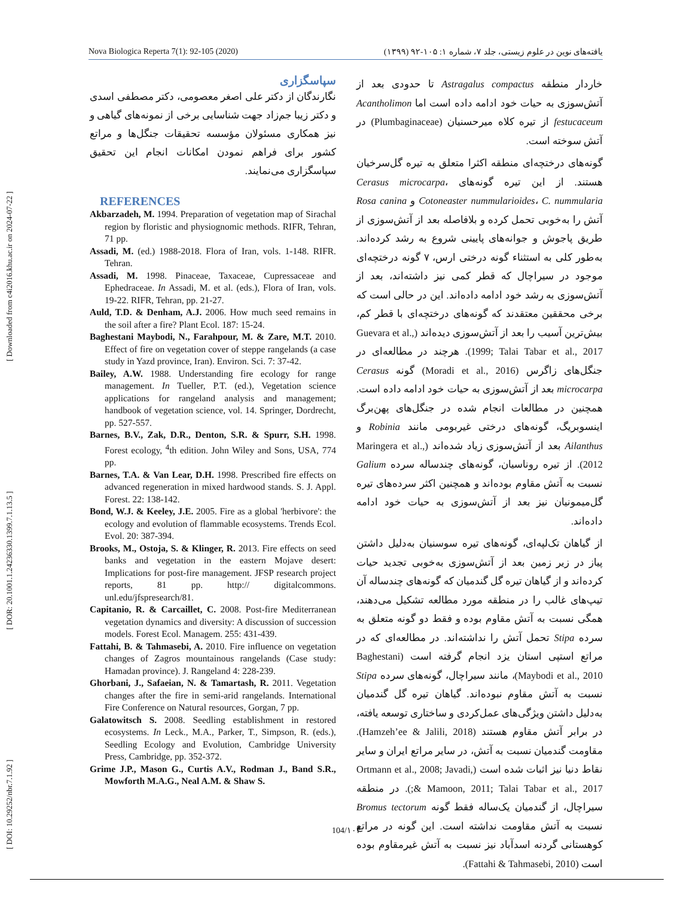[ DOI: 10.29252/nbr.7.1.92 ] [ DOR: 20.1001.1.24236330.1399.7.1.13.5 ] [ Downloaded from c4i2016.khu.ac.ir on 2024-07-22 ]
Nova Biologica Reperta 7(1): 92-105 (2020) یافته‌های نوین در علوم زیستی، جلد ۷، شماره ۱: ۱۰۵-۹۲ (۱۳۹۹)
سپاسگزاری
نگارندگان از دکتر علی اصغر معصومی، دکتر مصطفی اسدی و دکتر زیبا جم‌زاد جهت شناسایی برخی از نمونه‌های گیاهی و نیز همکاری مسئولان مؤسسه تحقیقات جنگل‌ها و مراتع کشور برای فراهم نمودن امکانات انجام این تحقیق سپاسگزاری می‌نمایند.
REFERENCES
Akbarzadeh, M. 1994. Preparation of vegetation map of Sirachal region by floristic and physiognomic methods. RIFR, Tehran, 71 pp.
Assadi, M. (ed.) 1988-2018. Flora of Iran, vols. 1-148. RIFR. Tehran.
Assadi, M. 1998. Pinaceae, Taxaceae, Cupressaceae and Ephedraceae. In Assadi, M. et al. (eds.), Flora of Iran, vols. 19-22. RIFR, Tehran, pp. 21-27.
Auld, T.D. & Denham, A.J. 2006. How much seed remains in the soil after a fire? Plant Ecol. 187: 15-24.
Baghestani Maybodi, N., Farahpour, M. & Zare, M.T. 2010. Effect of fire on vegetation cover of steppe rangelands (a case study in Yazd province, Iran). Environ. Sci. 7: 37-42.
Bailey, A.W. 1988. Understanding fire ecology for range management. In Tueller, P.T. (ed.), Vegetation science applications for rangeland analysis and management; handbook of vegetation science, vol. 14. Springer, Dordrecht, pp. 527-557.
Barnes, B.V., Zak, D.R., Denton, S.R. & Spurr, S.H. 1998. Forest ecology, <sup>4</sup>th edition. John Wiley and Sons, USA, 774 pp.
Barnes, T.A. & Van Lear, D.H. 1998. Prescribed fire effects on advanced regeneration in mixed hardwood stands. S. J. Appl. Forest. 22: 138-142.
Bond, W.J. & Keeley, J.E. 2005. Fire as a global 'herbivore': the ecology and evolution of flammable ecosystems. Trends Ecol. Evol. 20: 387-394.
Brooks, M., Ostoja, S. & Klinger, R. 2013. Fire effects on seed banks and vegetation in the eastern Mojave desert: Implications for post-fire management. JFSP research project reports, 81 pp. http:// digitalcommons. unl.edu/jfspresearch/81.
Capitanio, R. & Carcaillet, C. 2008. Post-fire Mediterranean vegetation dynamics and diversity: A discussion of succession models. Forest Ecol. Managem. 255: 431-439.
Fattahi, B. & Tahmasebi, A. 2010. Fire influence on vegetation changes of Zagros mountainous rangelands (Case study: Hamadan province). J. Rangeland 4: 228-239.
Ghorbani, J., Safaeian, N. & Tamartash, R. 2011. Vegetation changes after the fire in semi-arid rangelands. International Fire Conference on Natural resources, Gorgan, 7 pp.
Galatowitsch S. 2008. Seedling establishment in restored ecosystems. In Leck., M.A., Parker, T., Simpson, R. (eds.), Seedling Ecology and Evolution, Cambridge University Press, Cambridge, pp. 352-372.
Grime J.P., Mason G., Curtis A.V., Rodman J., Band S.R., Mowforth M.A.G., Neal A.M. & Shaw S.
خاردار منطقه Astragalus compactus تا حدودی بعد از آتش‌سوزی به حیات خود ادامه داده است اما Acantholimon festucaceum از تیره کلاه میرحسنیان (Plumbaginaceae) در آتش سوخته است.
گونه‌های درختچه‌ای منطقه اکثرا متعلق به تیره گل‌سرخیان هستند. از این تیره گونه‌های Cerasus microcarpa، Cotoneaster nummularioides، C. nummularia و Rosa canina آتش را به‌خوبی تحمل کرده و بلافاصله بعد از آتش‌سوزی از طریق پاجوش و جوانه‌های پایینی شروع به رشد کرده‌اند. به‌طور کلی به استثناء گونه درختی ارس، ۷ گونه درختچه‌ای موجود در سیراچال که قطر کمی نیز داشته‌اند، بعد از آتش‌سوزی به رشد خود ادامه داده‌اند. این در حالی است که برخی محققین معتقدند که گونه‌های درختچه‌ای با قطر کم، بیش‌ترین آسیب را بعد از آتش‌سوزی دیده‌اند (Guevara et al., 1999; Talai Tabar et al., 2017). هرچند در مطالعه‌ای در جنگل‌های زاگرس (Moradi et al., 2016) گونه Cerasus microcarpa بعد از آتش‌سوزی به حیات خود ادامه داده است. همچنین در مطالعات انجام شده در جنگل‌های پهن‌برگ اینسوبریگ، گونه‌های درختی غیربومی مانند Robinia و Ailanthus بعد از آتش‌سوزی زیاد شده‌اند (Maringera et al., 2012). از تیره روناسیان، گونه‌های چندساله سرده Galium نسبت به آتش مقاوم بوده‌اند و همچنین اکثر سرده‌های تیره گل‌میمونیان نیز بعد از آتش‌سوزی به حیات خود ادامه داده‌اند.
از گیاهان تک‌لپه‌ای، گونه‌های تیره سوسنیان به‌دلیل داشتن پیاز در زیر زمین بعد از آتش‌سوزی به‌خوبی تجدید حیات کرده‌اند و از گیاهان تیره گل گندمیان که گونه‌های چندساله آن تیپ‌های غالب را در منطقه مورد مطالعه تشکیل می‌دهند، همگی نسبت به آتش مقاوم بوده و فقط دو گونه متعلق به سرده Stipa تحمل آتش را نداشته‌اند. در مطالعه‌ای که در مراتع استپی استان یزد انجام گرفته است (Baghestani Maybodi et al., 2010)، مانند سیراچال، گونه‌های سرده Stipa نسبت به آتش مقاوم نبوده‌اند. گیاهان تیره گل گندمیان به‌دلیل داشتن ویژگی‌های عمل‌کردی و ساختاری توسعه یافته، در برابر آتش مقاوم هستند (Hamzeh’ee & Jalili, 2018). مقاومت گندمیان نسبت به آتش، در سایر مراتع ایران و سایر نقاط دنیا نیز اثبات شده است (Ortmann et al., 2008; Javadi, & Mamoon, 2011; Talai Tabar et al., 2017;). در منطقه سیراچال، از گندمیان یک‌ساله فقط گونه Bromus tectorum نسبت به آتش مقاومت نداشته است. این گونه در مراتع کوهستانی گردنه اسدآباد نیز نسبت به آتش غیرمقاوم بوده است (Fattahi & Tahmasebi, 2010).
104/۱۰۴